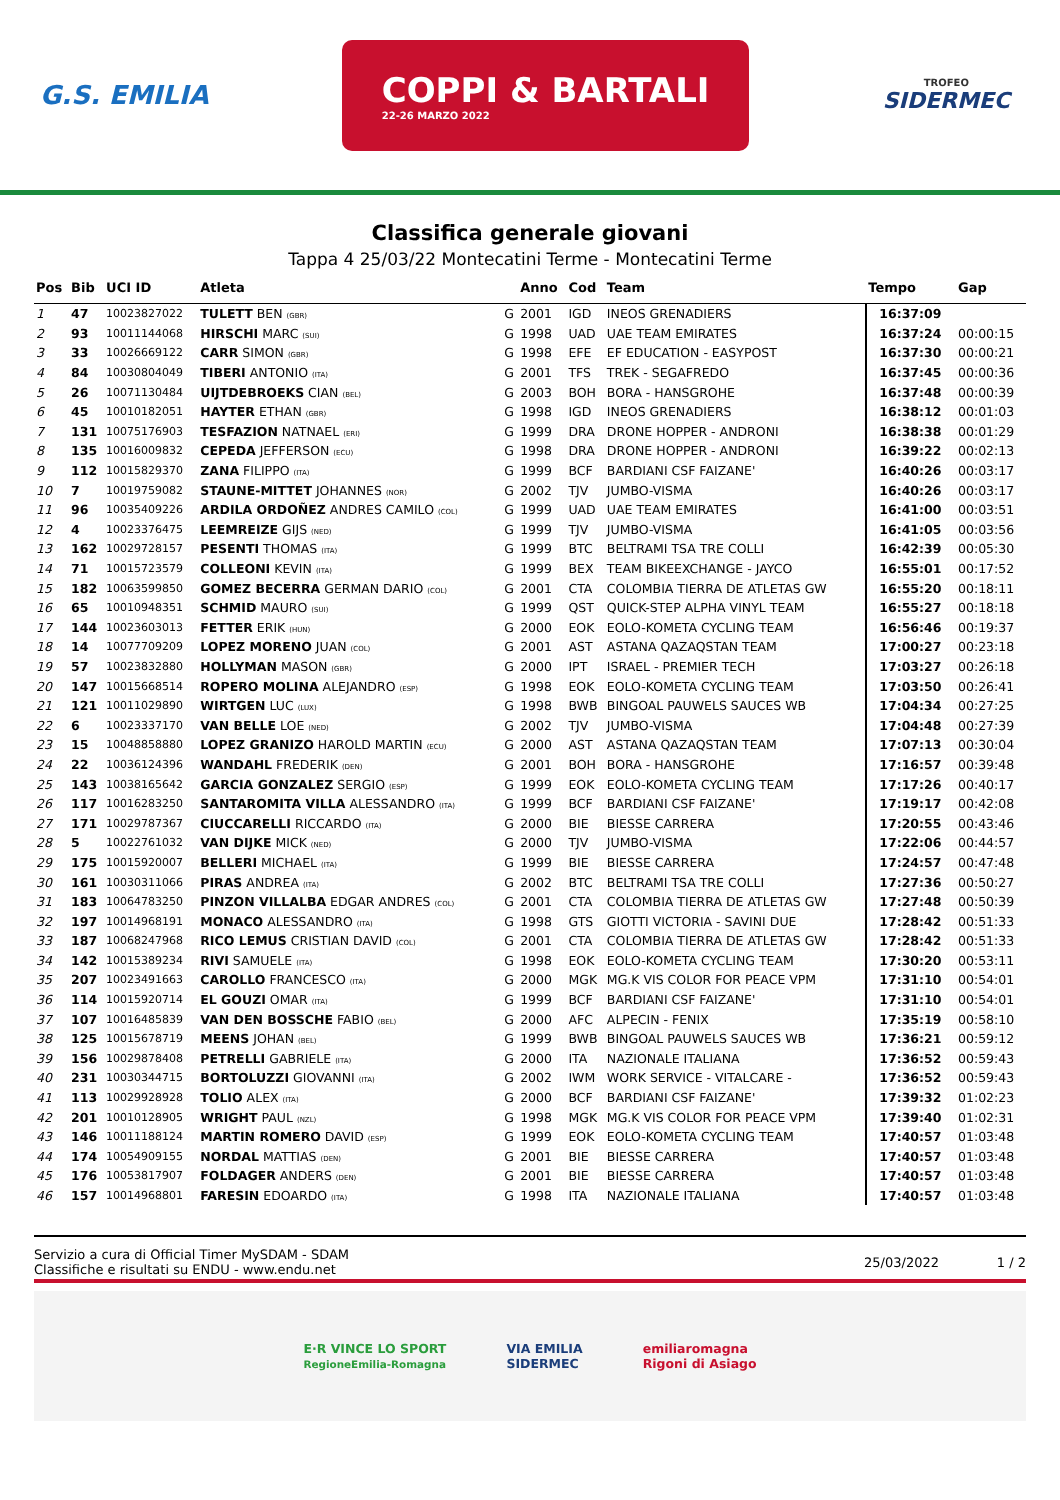G.S. EMILIA
COPPI & BARTALI
22-26 MARZO 2022
TROFEO
SIDERMEC
Classifica generale giovani
Tappa 4 25/03/22 Montecatini Terme - Montecatini Terme
| Pos | Bib | UCI ID | Atleta | | Anno | Cod | Team | Tempo | Gap |
| --- | --- | --- | --- | --- | --- | --- | --- | --- | --- |
| 1 | 47 | 10023827022 | TULETT BEN (GBR) | G | 2001 | IGD | INEOS GRENADIERS | 16:37:09 | |
| 2 | 93 | 10011144068 | HIRSCHI MARC (SUI) | G | 1998 | UAD | UAE TEAM EMIRATES | 16:37:24 | 00:00:15 |
| 3 | 33 | 10026669122 | CARR SIMON (GBR) | G | 1998 | EFE | EF EDUCATION - EASYPOST | 16:37:30 | 00:00:21 |
| 4 | 84 | 10030804049 | TIBERI ANTONIO (ITA) | G | 2001 | TFS | TREK - SEGAFREDO | 16:37:45 | 00:00:36 |
| 5 | 26 | 10071130484 | UIJTDEBROEKS CIAN (BEL) | G | 2003 | BOH | BORA - HANSGROHE | 16:37:48 | 00:00:39 |
| 6 | 45 | 10010182051 | HAYTER ETHAN (GBR) | G | 1998 | IGD | INEOS GRENADIERS | 16:38:12 | 00:01:03 |
| 7 | 131 | 10075176903 | TESFAZION NATNAEL (ERI) | G | 1999 | DRA | DRONE HOPPER - ANDRONI | 16:38:38 | 00:01:29 |
| 8 | 135 | 10016009832 | CEPEDA JEFFERSON (ECU) | G | 1998 | DRA | DRONE HOPPER - ANDRONI | 16:39:22 | 00:02:13 |
| 9 | 112 | 10015829370 | ZANA FILIPPO (ITA) | G | 1999 | BCF | BARDIANI CSF FAIZANE' | 16:40:26 | 00:03:17 |
| 10 | 7 | 10019759082 | STAUNE-MITTET JOHANNES (NOR) | G | 2002 | TJV | JUMBO-VISMA | 16:40:26 | 00:03:17 |
| 11 | 96 | 10035409226 | ARDILA ORDOÑEZ ANDRES CAMILO (COL) | G | 1999 | UAD | UAE TEAM EMIRATES | 16:41:00 | 00:03:51 |
| 12 | 4 | 10023376475 | LEEMREIZE GIJS (NED) | G | 1999 | TJV | JUMBO-VISMA | 16:41:05 | 00:03:56 |
| 13 | 162 | 10029728157 | PESENTI THOMAS (ITA) | G | 1999 | BTC | BELTRAMI TSA TRE COLLI | 16:42:39 | 00:05:30 |
| 14 | 71 | 10015723579 | COLLEONI KEVIN (ITA) | G | 1999 | BEX | TEAM BIKEEXCHANGE - JAYCO | 16:55:01 | 00:17:52 |
| 15 | 182 | 10063599850 | GOMEZ BECERRA GERMAN DARIO (COL) | G | 2001 | CTA | COLOMBIA TIERRA DE ATLETAS GW | 16:55:20 | 00:18:11 |
| 16 | 65 | 10010948351 | SCHMID MAURO (SUI) | G | 1999 | QST | QUICK-STEP ALPHA VINYL TEAM | 16:55:27 | 00:18:18 |
| 17 | 144 | 10023603013 | FETTER ERIK (HUN) | G | 2000 | EOK | EOLO-KOMETA CYCLING TEAM | 16:56:46 | 00:19:37 |
| 18 | 14 | 10077709209 | LOPEZ MORENO JUAN (COL) | G | 2001 | AST | ASTANA QAZAQSTAN TEAM | 17:00:27 | 00:23:18 |
| 19 | 57 | 10023832880 | HOLLYMAN MASON (GBR) | G | 2000 | IPT | ISRAEL - PREMIER TECH | 17:03:27 | 00:26:18 |
| 20 | 147 | 10015668514 | ROPERO MOLINA ALEJANDRO (ESP) | G | 1998 | EOK | EOLO-KOMETA CYCLING TEAM | 17:03:50 | 00:26:41 |
| 21 | 121 | 10011029890 | WIRTGEN LUC (LUX) | G | 1998 | BWB | BINGOAL PAUWELS SAUCES WB | 17:04:34 | 00:27:25 |
| 22 | 6 | 10023337170 | VAN BELLE LOE (NED) | G | 2002 | TJV | JUMBO-VISMA | 17:04:48 | 00:27:39 |
| 23 | 15 | 10048858880 | LOPEZ GRANIZO HAROLD MARTIN (ECU) | G | 2000 | AST | ASTANA QAZAQSTAN TEAM | 17:07:13 | 00:30:04 |
| 24 | 22 | 10036124396 | WANDAHL FREDERIK (DEN) | G | 2001 | BOH | BORA - HANSGROHE | 17:16:57 | 00:39:48 |
| 25 | 143 | 10038165642 | GARCIA GONZALEZ SERGIO (ESP) | G | 1999 | EOK | EOLO-KOMETA CYCLING TEAM | 17:17:26 | 00:40:17 |
| 26 | 117 | 10016283250 | SANTAROMITA VILLA ALESSANDRO (ITA) | G | 1999 | BCF | BARDIANI CSF FAIZANE' | 17:19:17 | 00:42:08 |
| 27 | 171 | 10029787367 | CIUCCARELLI RICCARDO (ITA) | G | 2000 | BIE | BIESSE CARRERA | 17:20:55 | 00:43:46 |
| 28 | 5 | 10022761032 | VAN DIJKE MICK (NED) | G | 2000 | TJV | JUMBO-VISMA | 17:22:06 | 00:44:57 |
| 29 | 175 | 10015920007 | BELLERI MICHAEL (ITA) | G | 1999 | BIE | BIESSE CARRERA | 17:24:57 | 00:47:48 |
| 30 | 161 | 10030311066 | PIRAS ANDREA (ITA) | G | 2002 | BTC | BELTRAMI TSA TRE COLLI | 17:27:36 | 00:50:27 |
| 31 | 183 | 10064783250 | PINZON VILLALBA EDGAR ANDRES (COL) | G | 2001 | CTA | COLOMBIA TIERRA DE ATLETAS GW | 17:27:48 | 00:50:39 |
| 32 | 197 | 10014968191 | MONACO ALESSANDRO (ITA) | G | 1998 | GTS | GIOTTI VICTORIA - SAVINI DUE | 17:28:42 | 00:51:33 |
| 33 | 187 | 10068247968 | RICO LEMUS CRISTIAN DAVID (COL) | G | 2001 | CTA | COLOMBIA TIERRA DE ATLETAS GW | 17:28:42 | 00:51:33 |
| 34 | 142 | 10015389234 | RIVI SAMUELE (ITA) | G | 1998 | EOK | EOLO-KOMETA CYCLING TEAM | 17:30:20 | 00:53:11 |
| 35 | 207 | 10023491663 | CAROLLO FRANCESCO (ITA) | G | 2000 | MGK | MG.K VIS COLOR FOR PEACE VPM | 17:31:10 | 00:54:01 |
| 36 | 114 | 10015920714 | EL GOUZI OMAR (ITA) | G | 1999 | BCF | BARDIANI CSF FAIZANE' | 17:31:10 | 00:54:01 |
| 37 | 107 | 10016485839 | VAN DEN BOSSCHE FABIO (BEL) | G | 2000 | AFC | ALPECIN - FENIX | 17:35:19 | 00:58:10 |
| 38 | 125 | 10015678719 | MEENS JOHAN (BEL) | G | 1999 | BWB | BINGOAL PAUWELS SAUCES WB | 17:36:21 | 00:59:12 |
| 39 | 156 | 10029878408 | PETRELLI GABRIELE (ITA) | G | 2000 | ITA | NAZIONALE ITALIANA | 17:36:52 | 00:59:43 |
| 40 | 231 | 10030344715 | BORTOLUZZI GIOVANNI (ITA) | G | 2002 | IWM | WORK SERVICE - VITALCARE - | 17:36:52 | 00:59:43 |
| 41 | 113 | 10029928928 | TOLIO ALEX (ITA) | G | 2000 | BCF | BARDIANI CSF FAIZANE' | 17:39:32 | 01:02:23 |
| 42 | 201 | 10010128905 | WRIGHT PAUL (NZL) | G | 1998 | MGK | MG.K VIS COLOR FOR PEACE VPM | 17:39:40 | 01:02:31 |
| 43 | 146 | 10011188124 | MARTIN ROMERO DAVID (ESP) | G | 1999 | EOK | EOLO-KOMETA CYCLING TEAM | 17:40:57 | 01:03:48 |
| 44 | 174 | 10054909155 | NORDAL MATTIAS (DEN) | G | 2001 | BIE | BIESSE CARRERA | 17:40:57 | 01:03:48 |
| 45 | 176 | 10053817907 | FOLDAGER ANDERS (DEN) | G | 2001 | BIE | BIESSE CARRERA | 17:40:57 | 01:03:48 |
| 46 | 157 | 10014968801 | FARESIN EDOARDO (ITA) | G | 1998 | ITA | NAZIONALE ITALIANA | 17:40:57 | 01:03:48 |
Servizio a cura di Official Timer MySDAM - SDAM
Classifiche e risultati su ENDU - www.endu.net
25/03/2022 1 / 2
E·R VINCE LO SPORT
RegioneEmilia-Romagna
VIA EMILIA
SIDERMEC
emiliaromagna
Rigoni di Asiago